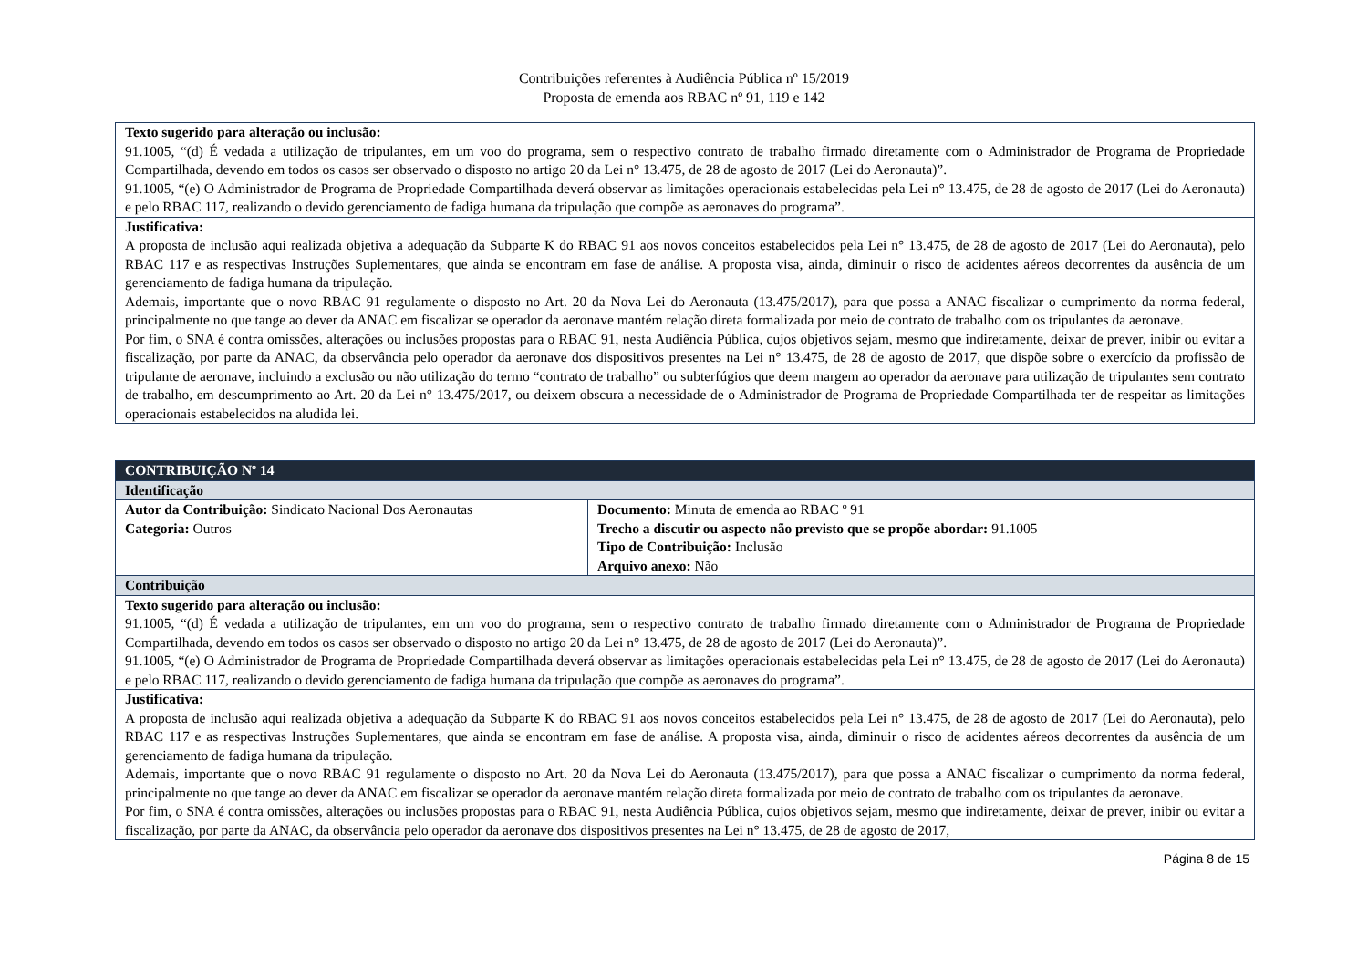Contribuições referentes à Audiência Pública nº 15/2019
Proposta de emenda aos RBAC nº 91, 119 e 142
| Texto sugerido para alteração ou inclusão: 91.1005, “(d) É vedada a utilização de tripulantes, em um voo do programa, sem o respectivo contrato de trabalho firmado diretamente com o Administrador de Programa de Propriedade Compartilhada, devendo em todos os casos ser observado o disposto no artigo 20 da Lei n° 13.475, de 28 de agosto de 2017 (Lei do Aeronauta)”. 91.1005, “(e) O Administrador de Programa de Propriedade Compartilhada deverá observar as limitações operacionais estabelecidas pela Lei n° 13.475, de 28 de agosto de 2017 (Lei do Aeronauta) e pelo RBAC 117, realizando o devido gerenciamento de fadiga humana da tripulação que compõe as aeronaves do programa”. |
| Justificativa: A proposta de inclusão aqui realizada objetiva a adequação da Subparte K do RBAC 91 aos novos conceitos estabelecidos pela Lei n° 13.475, de 28 de agosto de 2017 (Lei do Aeronauta), pelo RBAC 117 e as respectivas Instruções Suplementares, que ainda se encontram em fase de análise. A proposta visa, ainda, diminuir o risco de acidentes aéreos decorrentes da ausência de um gerenciamento de fadiga humana da tripulação. Ademais, importante que o novo RBAC 91 regulamente o disposto no Art. 20 da Nova Lei do Aeronauta (13.475/2017), para que possa a ANAC fiscalizar o cumprimento da norma federal, principalmente no que tange ao dever da ANAC em fiscalizar se operador da aeronave mantém relação direta formalizada por meio de contrato de trabalho com os tripulantes da aeronave. Por fim, o SNA é contra omissões, alterações ou inclusões propostas para o RBAC 91, nesta Audiência Pública, cujos objetivos sejam, mesmo que indiretamente, deixar de prever, inibir ou evitar a fiscalização, por parte da ANAC, da observância pelo operador da aeronave dos dispositivos presentes na Lei n° 13.475, de 28 de agosto de 2017, que dispõe sobre o exercício da profissão de tripulante de aeronave, incluindo a exclusão ou não utilização do termo “contrato de trabalho” ou subterfúgios que deem margem ao operador da aeronave para utilização de tripulantes sem contrato de trabalho, em descumprimento ao Art. 20 da Lei n° 13.475/2017, ou deixem obscura a necessidade de o Administrador de Programa de Propriedade Compartilhada ter de respeitar as limitações operacionais estabelecidos na aludida lei. |
| CONTRIBUIÇÃO Nº 14 | |
| --- | --- |
| Identificação | |
| Autor da Contribuição: Sindicato Nacional Dos Aeronautas Categoria: Outros | Documento: Minuta de emenda ao RBAC º 91 Trecho a discutir ou aspecto não previsto que se propõe abordar: 91.1005 Tipo de Contribuição: Inclusão Arquivo anexo: Não |
| Contribuição | |
| Texto sugerido para alteração ou inclusão: 91.1005, “(d) É vedada a utilização de tripulantes, em um voo do programa, sem o respectivo contrato de trabalho firmado diretamente com o Administrador de Programa de Propriedade Compartilhada, devendo em todos os casos ser observado o disposto no artigo 20 da Lei n° 13.475, de 28 de agosto de 2017 (Lei do Aeronauta)”. 91.1005, “(e) O Administrador de Programa de Propriedade Compartilhada deverá observar as limitações operacionais estabelecidas pela Lei n° 13.475, de 28 de agosto de 2017 (Lei do Aeronauta) e pelo RBAC 117, realizando o devido gerenciamento de fadiga humana da tripulação que compõe as aeronaves do programa”. | |
| Justificativa: A proposta de inclusão aqui realizada objetiva a adequação da Subparte K do RBAC 91 aos novos conceitos estabelecidos pela Lei n° 13.475, de 28 de agosto de 2017 (Lei do Aeronauta), pelo RBAC 117 e as respectivas Instruções Suplementares, que ainda se encontram em fase de análise. A proposta visa, ainda, diminuir o risco de acidentes aéreos decorrentes da ausência de um gerenciamento de fadiga humana da tripulação. Ademais, importante que o novo RBAC 91 regulamente o disposto no Art. 20 da Nova Lei do Aeronauta (13.475/2017), para que possa a ANAC fiscalizar o cumprimento da norma federal, principalmente no que tange ao dever da ANAC em fiscalizar se operador da aeronave mantém relação direta formalizada por meio de contrato de trabalho com os tripulantes da aeronave. Por fim, o SNA é contra omissões, alterações ou inclusões propostas para o RBAC 91, nesta Audiência Pública, cujos objetivos sejam, mesmo que indiretamente, deixar de prever, inibir ou evitar a fiscalização, por parte da ANAC, da observância pelo operador da aeronave dos dispositivos presentes na Lei n° 13.475, de 28 de agosto de 2017, | |
Página 8 de 15